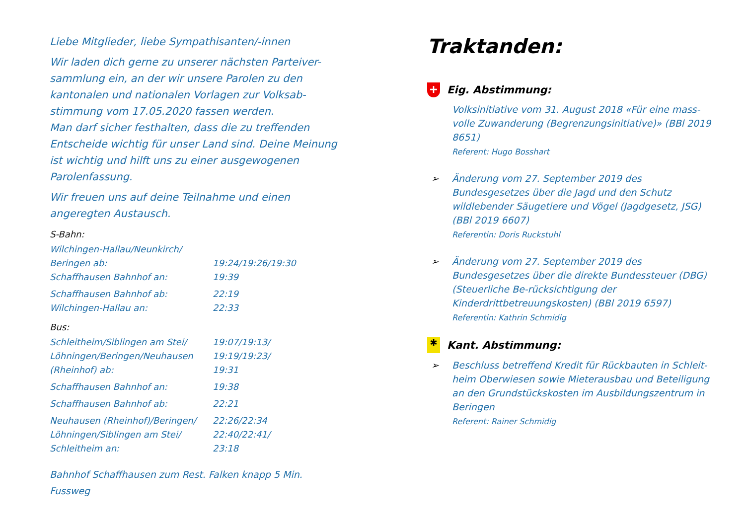Liebe Mitglieder, liebe Sympathisanten/-innen
Wir laden dich gerne zu unserer nächsten Parteiver-sammlung ein, an der wir unsere Parolen zu den kantonalen und nationalen Vorlagen zur Volksab-stimmung vom 17.05.2020 fassen werden.
Man darf sicher festhalten, dass die zu treffenden Entscheide wichtig für unser Land sind. Deine Meinung ist wichtig und hilft uns zu einer ausgewogenen Parolenfassung.
Wir freuen uns auf deine Teilnahme und einen angeregten Austausch.
S-Bahn:
| Wilchingen-Hallau/Neunkirch/ Beringen ab: | 19:24/19:26/19:30 |
| Schaffhausen Bahnhof an: | 19:39 |
| Schaffhausen Bahnhof ab: | 22:19 |
| Wilchingen-Hallau an: | 22:33 |
Bus:
| Schleitheim/Siblingen am Stei/ Löhningen/Beringen/Neuhausen (Rheinhof) ab: | 19:07/19:13/ 19:19/19:23/ 19:31 |
| Schaffhausen Bahnhof an: | 19:38 |
| Schaffhausen Bahnhof ab: | 22:21 |
| Neuhausen (Rheinhof)/Beringen/ Löhningen/Siblingen am Stei/ Schleitheim an: | 22:26/22:34 22:40/22:41/ 23:18 |
Bahnhof Schaffhausen zum Rest. Falken knapp 5 Min. Fussweg
Traktanden:
+ Eig. Abstimmung:
Volksinitiative vom 31. August 2018 «Für eine mass-volle Zuwanderung (Begrenzungsinitiative)» (BBl 2019 8651)
Referent: Hugo Bosshart
➢ Änderung vom 27. September 2019 des Bundesgesetzes über die Jagd und den Schutz wildlebender Säugetiere und Vögel (Jagdgesetz, JSG) (BBl 2019 6607)
Referentin: Doris Ruckstuhl
➢ Änderung vom 27. September 2019 des Bundesgesetzes über die direkte Bundessteuer (DBG) (Steuerliche Be-rücksichtigung der Kinderdrittbetreuungskosten) (BBl 2019 6597)
Referentin: Kathrin Schmidig
✱ Kant. Abstimmung:
➢ Beschluss betreffend Kredit für Rückbauten in Schleit-heim Oberwiesen sowie Mieterausbau und Beteiligung an den Grundstückskosten im Ausbildungszentrum in Beringen
Referent: Rainer Schmidig